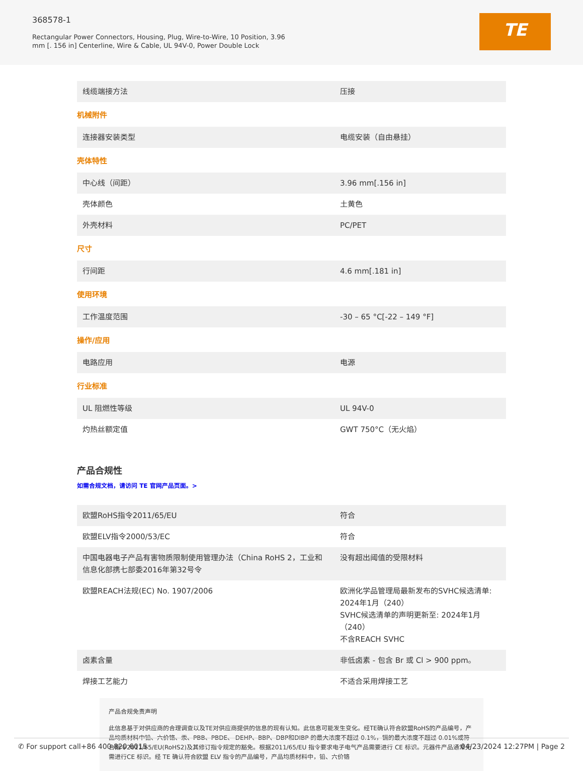368578-1
Rectangular Power Connectors, Housing, Plug, Wire-to-Wire, 10 Position, 3.96 mm [. 156 in] Centerline, Wire & Cable, UL 94V-0, Power Double Lock
TE
| 线缆端接方法 | 压接 |
机械附件
| 连接器安装类型 | 电缆安装（自由悬挂） |
壳体特性
| 中心线（间距） | 3.96 mm[.156 in] |
| 壳体颜色 | 土黄色 |
| 外壳材料 | PC/PET |
尺寸
| 行间距 | 4.6 mm[.181 in] |
使用环境
| 工作温度范围 | -30 – 65 °C[-22 – 149 °F] |
操作/应用
| 电路应用 | 电源 |
行业标准
| UL 阻燃性等级 | UL 94V-0 |
| 灼热丝额定值 | GWT 750°C（无火焰） |
产品合规性
如需合规文档，请访问 TE 官网产品页面。>
| 欧盟RoHS指令2011/65/EU | 符合 |
| 欧盟ELV指令2000/53/EC | 符合 |
| 中国电器电子产品有害物质限制使用管理办法（China RoHS 2，工业和信息化部携七部委2016年第32号令 | 没有超出阈值的受限材料 |
| 欧盟REACH法规(EC) No. 1907/2006 | 欧洲化学品管理局最新发布的SVHC候选清单: 2024年1月（240） SVHC候选清单的声明更新至: 2024年1月（240） 不含REACH SVHC |
| 卤素含量 | 非低卤素 - 包含 Br 或 Cl > 900 ppm。 |
| 焊接工艺能力 | 不适合采用焊接工艺 |
产品合规免责声明
此信息基于对供应商的合理调查以及TE对供应商提供的信息的现有认知。此信息可能发生变化。经TE确认符合欧盟RoHS的产品编号，产品均质材料中铅、六价铬、汞、PBB、PBDE、 DEHP、BBP、DBP和DIBP 的最大浓度不超过 0.1%，镉的最大浓度不超过 0.01%或符合指令2011/65/EU(RoHS2)及其修订指令规定的豁免。根据2011/65/EU 指令要求电子电气产品需要进行 CE 标识。元器件产品通常无需进行CE 标识。经 TE 确认符合欧盟 ELV 指令的产品编号，产品均质材料中，铅、六价铬
✆ For support call+86 400 820 6015 04/23/2024 12:27PM | Page 2